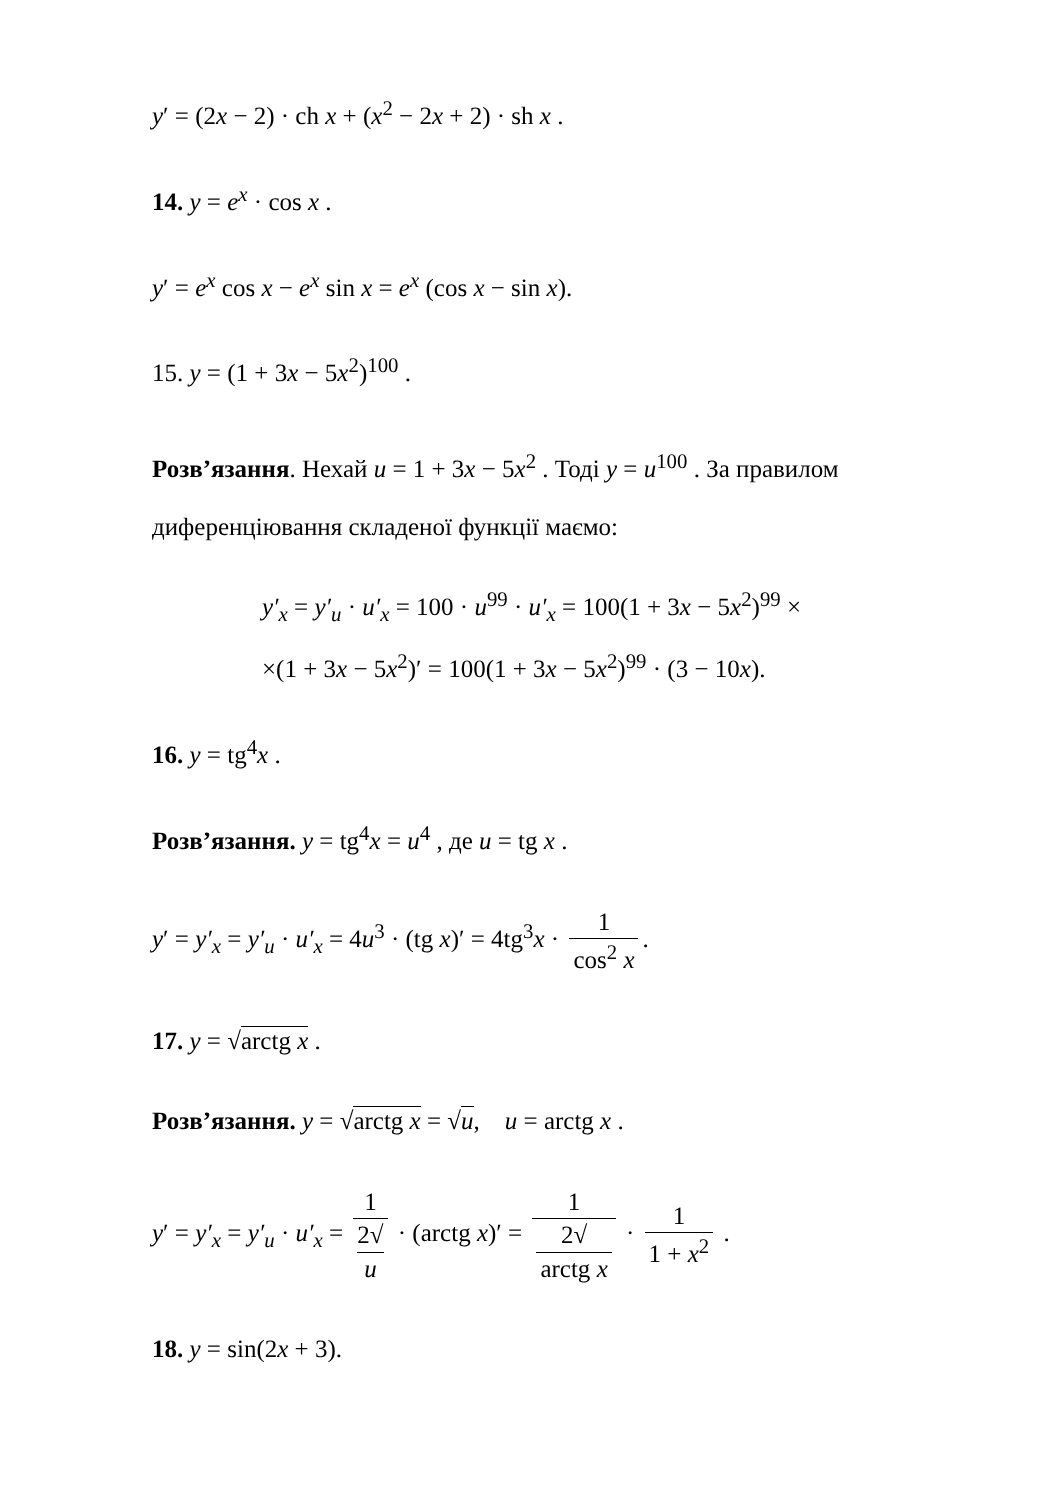y′ = (2x − 2) · ch x + (x<sup>2</sup> − 2x + 2) · sh x .
14. y = e<sup>x</sup> · cos x .
y′ = e<sup>x</sup> cos x − e<sup>x</sup> sin x = e<sup>x</sup> (cos x − sin x).
15. y = (1 + 3x − 5x<sup>2</sup>)<sup>100</sup> .
Розв’язання. Нехай u = 1 + 3x − 5x<sup>2</sup> . Тоді y = u<sup>100</sup> . За правилом диференціювання складеної функції маємо:
y′<sub>x</sub> = y′<sub>u</sub> · u′<sub>x</sub> = 100 · u<sup>99</sup> · u′<sub>x</sub> = 100(1 + 3x − 5x<sup>2</sup>)<sup>99</sup> ×
×(1 + 3x − 5x<sup>2</sup>)′ = 100(1 + 3x − 5x<sup>2</sup>)<sup>99</sup> · (3 − 10x).
16. y = tg<sup>4</sup>x .
Розв’язання. y = tg<sup>4</sup>x = u<sup>4</sup> , де u = tg x .
y′ = y′<sub>x</sub> = y′<sub>u</sub> · u′<sub>x</sub> = 4u<sup>3</sup> · (tg x)′ = 4tg<sup>3</sup>x · 1 cos<sup>2</sup> x.
17. y = √arctg x .
Розв’язання. y = √arctg x = √u, u = arctg x .
y′ = y′<sub>x</sub> = y′<sub>u</sub> · u′<sub>x</sub> = 1 2√
u · (arctg x)′ = 1 2√
arctg x · 1 1 + x<sup>2</sup> .
18. y = sin(2x + 3).